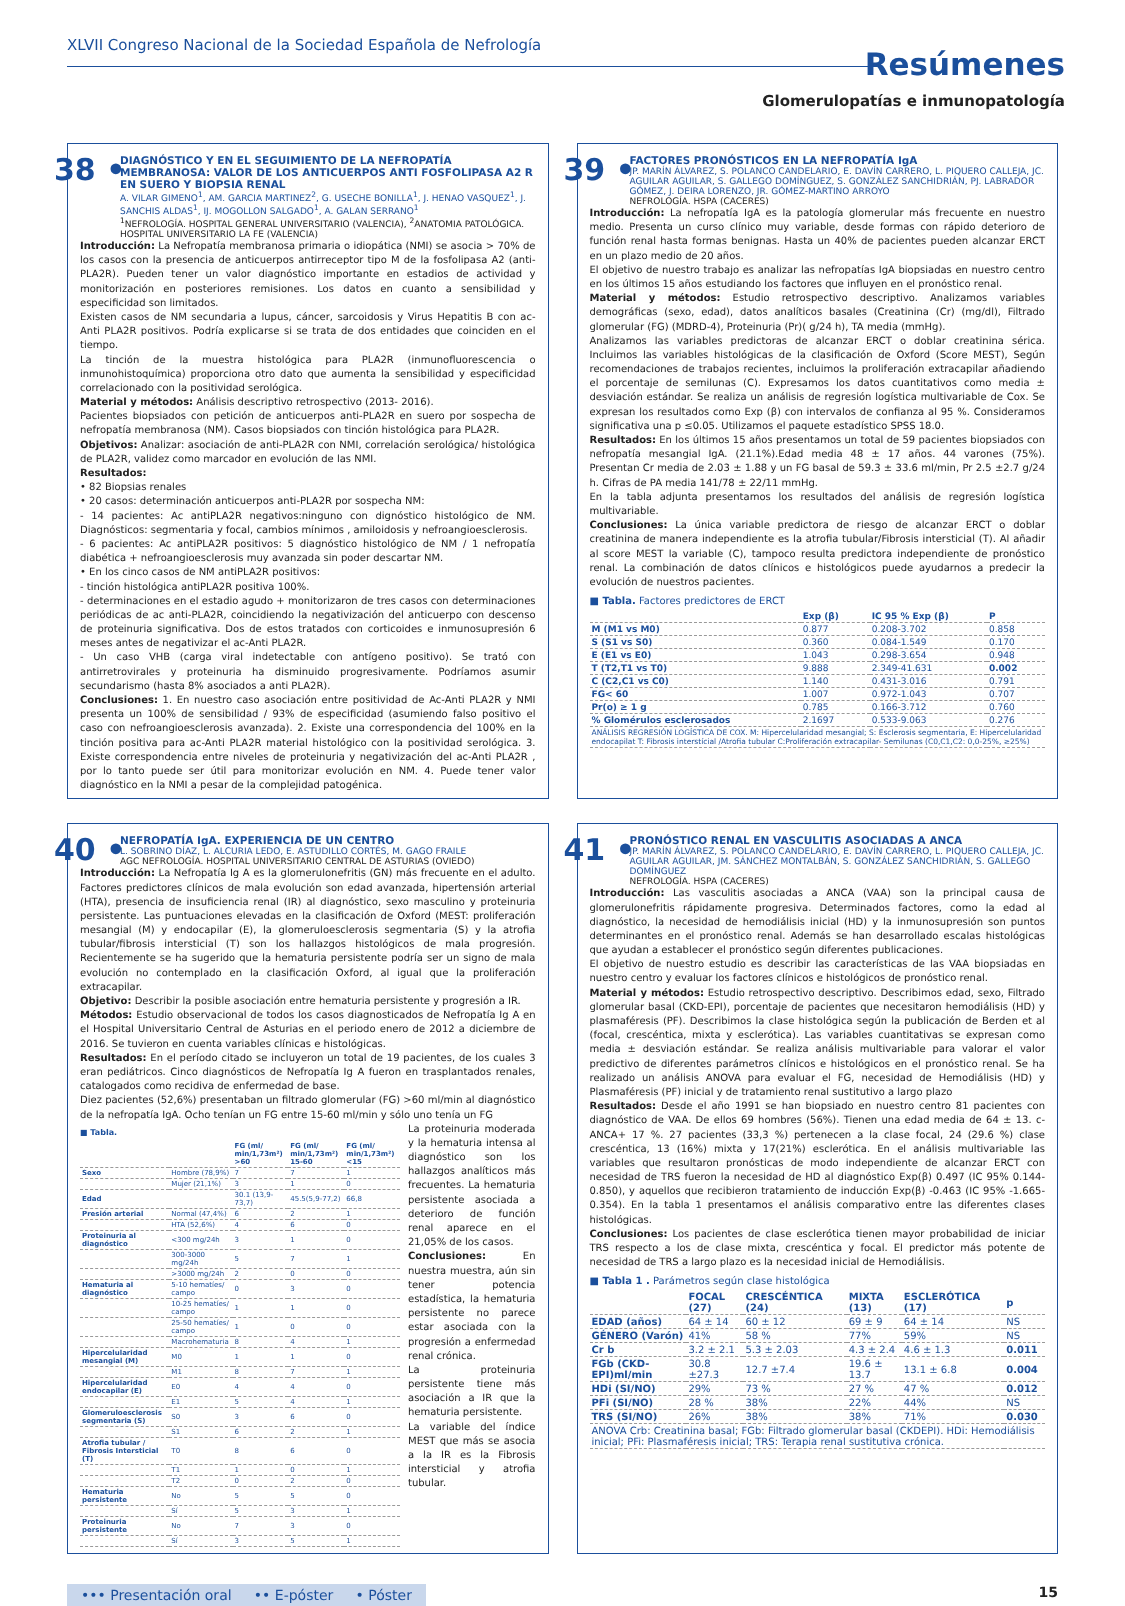XLVII Congreso Nacional de la Sociedad Española de Nefrología
Resúmenes
Glomerulopatías e inmunopatología
38 •
DIAGNÓSTICO Y EN EL SEGUIMIENTO DE LA NEFROPATÍA MEMBRANOSA: VALOR DE LOS ANTICUERPOS ANTI FOSFOLIPASA A2 R EN SUERO Y BIOPSIA RENAL
A. VILAR GIMENO<sup>1</sup>, AM. GARCIA MARTINEZ<sup>2</sup>, G. USECHE BONILLA<sup>1</sup>, J. HENAO VASQUEZ<sup>1</sup>, J. SANCHIS ALDAS<sup>1</sup>, IJ. MOGOLLON SALGADO<sup>1</sup>, A. GALAN SERRANO<sup>1</sup>
<sup>1</sup> NEFROLOGÍA. HOSPITAL GENERAL UNIVERSITARIO (VALENCIA), <sup>2</sup>ANATOMIA PATOLÓGICA. HOSPITAL UNIVERSITARIO LA FE (VALENCIA)
Introducción: La Nefropatía membranosa primaria o idiopática (NMI) se asocia > 70% de los casos con la presencia de anticuerpos antirreceptor tipo M de la fosfolipasa A2 (anti-PLA2R). Pueden tener un valor diagnóstico importante en estadios de actividad y monitorización en posteriores remisiones. Los datos en cuanto a sensibilidad y especificidad son limitados.
Existen casos de NM secundaria a lupus, cáncer, sarcoidosis y Virus Hepatitis B con ac-Anti PLA2R positivos. Podría explicarse si se trata de dos entidades que coinciden en el tiempo.
La tinción de la muestra histológica para PLA2R (inmunofluorescencia o inmunohistoquímica) proporciona otro dato que aumenta la sensibilidad y especificidad correlacionado con la positividad serológica.
Material y métodos: Análisis descriptivo retrospectivo (2013- 2016).
Pacientes biopsiados con petición de anticuerpos anti-PLA2R en suero por sospecha de nefropatía membranosa (NM). Casos biopsiados con tinción histológica para PLA2R.
Objetivos: Analizar: asociación de anti-PLA2R con NMI, correlación serológica/ histológica de PLA2R, validez como marcador en evolución de las NMI.
Resultados:
• 82 Biopsias renales
• 20 casos: determinación anticuerpos anti-PLA2R por sospecha NM:
- 14 pacientes: Ac antiPLA2R negativos:ninguno con dignóstico histológico de NM. Diagnósticos: segmentaria y focal, cambios mínimos , amiloidosis y nefroangioesclerosis.
- 6 pacientes: Ac antiPLA2R positivos: 5 diagnóstico histológico de NM / 1 nefropatía diabética + nefroangioesclerosis muy avanzada sin poder descartar NM.
• En los cinco casos de NM antiPLA2R positivos:
- tinción histológica antiPLA2R positiva 100%.
- determinaciones en el estadio agudo + monitorizaron de tres casos con determinaciones periódicas de ac anti-PLA2R, coincidiendo la negativización del anticuerpo con descenso de proteinuria significativa. Dos de estos tratados con corticoides e inmunosupresión 6 meses antes de negativizar el ac-Anti PLA2R.
- Un caso VHB (carga viral indetectable con antígeno positivo). Se trató con antirretrovirales y proteinuria ha disminuido progresivamente. Podríamos asumir secundarismo (hasta 8% asociados a anti PLA2R).
Conclusiones: 1. En nuestro caso asociación entre positividad de Ac-Anti PLA2R y NMI presenta un 100% de sensibilidad / 93% de especificidad (asumiendo falso positivo el caso con nefroangioesclerosis avanzada). 2. Existe una correspondencia del 100% en la tinción positiva para ac-Anti PLA2R material histológico con la positividad serológica. 3. Existe correspondencia entre niveles de proteinuria y negativización del ac-Anti PLA2R , por lo tanto puede ser útil para monitorizar evolución en NM. 4. Puede tener valor diagnóstico en la NMI a pesar de la complejidad patogénica.
39 •
FACTORES PRONÓSTICOS EN LA NEFROPATÍA IgA
JP. MARÍN ÁLVAREZ, S. POLANCO CANDELARIO, E. DAVÍN CARRERO, L. PIQUERO CALLEJA, JC. AGUILAR AGUILAR, S. GALLEGO DOMÍNGUEZ, S. GONZÁLEZ SANCHIDRIÁN, PJ. LABRADOR GÓMEZ, J. DEIRA LORENZO, JR. GÓMEZ-MARTINO ARROYO
NEFROLOGÍA. HSPA (CACERES)
Introducción: La nefropatía IgA es la patología glomerular más frecuente en nuestro medio. Presenta un curso clínico muy variable, desde formas con rápido deterioro de función renal hasta formas benignas. Hasta un 40% de pacientes pueden alcanzar ERCT en un plazo medio de 20 años.
El objetivo de nuestro trabajo es analizar las nefropatías IgA biopsiadas en nuestro centro en los últimos 15 años estudiando los factores que influyen en el pronóstico renal.
Material y métodos: Estudio retrospectivo descriptivo. Analizamos variables demográficas (sexo, edad), datos analíticos basales (Creatinina (Cr) (mg/dl), Filtrado glomerular (FG) (MDRD-4), Proteinuria (Pr)( g/24 h), TA media (mmHg).
Analizamos las variables predictoras de alcanzar ERCT o doblar creatinina sérica. Incluimos las variables histológicas de la clasificación de Oxford (Score MEST), Según recomendaciones de trabajos recientes, incluimos la proliferación extracapilar añadiendo el porcentaje de semilunas (C). Expresamos los datos cuantitativos como media ± desviación estándar. Se realiza un análisis de regresión logística multivariable de Cox. Se expresan los resultados como Exp (β) con intervalos de confianza al 95 %. Consideramos significativa una p ≤0.05. Utilizamos el paquete estadístico SPSS 18.0.
Resultados: En los últimos 15 años presentamos un total de 59 pacientes biopsiados con nefropatía mesangial IgA. (21.1%).Edad media 48 ± 17 años. 44 varones (75%). Presentan Cr media de 2.03 ± 1.88 y un FG basal de 59.3 ± 33.6 ml/min, Pr 2.5 ±2.7 g/24 h. Cifras de PA media 141/78 ± 22/11 mmHg.
En la tabla adjunta presentamos los resultados del análisis de regresión logística multivariable.
Conclusiones: La única variable predictora de riesgo de alcanzar ERCT o doblar creatinina de manera independiente es la atrofia tubular/Fibrosis intersticial (T). Al añadir al score MEST la variable (C), tampoco resulta predictora independiente de pronóstico renal. La combinación de datos clínicos e histológicos puede ayudarnos a predecir la evolución de nuestros pacientes.
■ Tabla. Factores predictores de ERCT
| | Exp (β) | IC 95 % Exp (β) | P |
| --- | --- | --- | --- |
| M (M1 vs M0) | 0.877 | 0.208-3.702 | 0.858 |
| S (S1 vs S0) | 0.360 | 0.084-1.549 | 0.170 |
| E (E1 vs E0) | 1.043 | 0.298-3.654 | 0.948 |
| T (T2,T1 vs T0) | 9.888 | 2.349-41.631 | 0.002 |
| C (C2,C1 vs C0) | 1.140 | 0.431-3.016 | 0.791 |
| FG< 60 | 1.007 | 0.972-1.043 | 0.707 |
| Pr(o) ≥ 1 g | 0.785 | 0.166-3.712 | 0.760 |
| % Glomérulos esclerosados | 2.1697 | 0.533-9.063 | 0.276 |
| ANÁLISIS REGRESIÓN LOGÍSTICA DE COX. M: Hipercelularidad mesangial; S: Esclerosis segmentaria, E: Hipercelularidad endocapilat T: Fibrosis interstícial /Atrofia tubular C:Proliferación extracapilar- Semilunas (C0,C1,C2: 0,0-25%, ≥25%) | | | |
40 •
NEFROPATÍA IgA. EXPERIENCIA DE UN CENTRO
L. SOBRINO DÍAZ, L. ALCURIA LEDO, E. ASTUDILLO CORTÉS, M. GAGO FRAILE
AGC NEFROLOGÍA. HOSPITAL UNIVERSITARIO CENTRAL DE ASTURIAS (OVIEDO)
Introducción: La Nefropatía Ig A es la glomerulonefritis (GN) más frecuente en el adulto. Factores predictores clínicos de mala evolución son edad avanzada, hipertensión arterial (HTA), presencia de insuficiencia renal (IR) al diagnóstico, sexo masculino y proteinuria persistente. Las puntuaciones elevadas en la clasificación de Oxford (MEST: proliferación mesangial (M) y endocapilar (E), la glomeruloesclerosis segmentaria (S) y la atrofia tubular/fibrosis intersticial (T) son los hallazgos histológicos de mala progresión. Recientemente se ha sugerido que la hematuria persistente podría ser un signo de mala evolución no contemplado en la clasificación Oxford, al igual que la proliferación extracapilar.
Objetivo: Describir la posible asociación entre hematuria persistente y progresión a IR.
Métodos: Estudio observacional de todos los casos diagnosticados de Nefropatía Ig A en el Hospital Universitario Central de Asturias en el periodo enero de 2012 a diciembre de 2016. Se tuvieron en cuenta variables clínicas e histológicas.
Resultados: En el período citado se incluyeron un total de 19 pacientes, de los cuales 3 eran pediátricos. Cinco diagnósticos de Nefropatía Ig A fueron en trasplantados renales, catalogados como recidiva de enfermedad de base.
Diez pacientes (52,6%) presentaban un filtrado glomerular (FG) >60 ml/min al diagnóstico de la nefropatía IgA. Ocho tenían un FG entre 15-60 ml/min y sólo uno tenía un FG
■ Tabla.
| | | FG (ml/ min/1,73m²) >60 | FG (ml/ min/1,73m²) 15-60 | FG (ml/ min/1,73m²) <15 |
| --- | --- | --- | --- | --- |
| Sexo | Hombre (78,9%) | 7 | 7 | 1 |
| | Mujer (21,1%) | 3 | 1 | 0 |
| Edad | | 30.1 (13,9-73,7) | 45.5(5,9-77,2) | 66,8 |
| Presión arterial | Normal (47,4%) | 6 | 2 | 1 |
| | HTA (52,6%) | 4 | 6 | 0 |
| Proteinuria al diagnóstico | <300 mg/24h | 3 | 1 | 0 |
| | 300-3000 mg/24h | 5 | 7 | 1 |
| | >3000 mg/24h | 2 | 0 | 0 |
| Hematuria al diagnóstico | 5-10 hematíes/ campo | 0 | 3 | 0 |
| | 10-25 hematíes/ campo | 1 | 1 | 0 |
| | 25-50 hematíes/ campo | 1 | 0 | 0 |
| | Macrohematuria | 8 | 4 | 1 |
| Hipercelularidad mesangial (M) | M0 | 1 | 1 | 0 |
| | M1 | 8 | 7 | 1 |
| Hipercelularidad endocapilar (E) | E0 | 4 | 4 | 0 |
| | E1 | 5 | 4 | 1 |
| Glomeruloesclerosis segmentaria (S) | S0 | 3 | 6 | 0 |
| | S1 | 6 | 2 | 1 |
| Atrofia tubular / Fibrosis Intersticial (T) | T0 | 8 | 6 | 0 |
| | T1 | 1 | 0 | 1 |
| | T2 | 0 | 2 | 0 |
| Hematuria persistente | No | 5 | 5 | 0 |
| | Sí | 5 | 3 | 1 |
| Proteinuria persistente | No | 7 | 3 | 0 |
| | Sí | 3 | 5 | 1 |
La proteinuria moderada y la hematuria intensa al diagnóstico son los hallazgos analíticos más frecuentes. La hematuria persistente asociada a deterioro de función renal aparece en el 21,05% de los casos.
Conclusiones: En nuestra muestra, aún sin tener potencia estadística, la hematuria persistente no parece estar asociada con la progresión a enfermedad renal crónica.
La proteinuria persistente tiene más asociación a IR que la hematuria persistente.
La variable del índice MEST que más se asocia a la IR es la Fibrosis intersticial y atrofia tubular.
41 •
PRONÓSTICO RENAL EN VASCULITIS ASOCIADAS A ANCA
JP. MARÍN ÁLVAREZ, S. POLANCO CANDELARIO, E. DAVÍN CARRERO, L. PIQUERO CALLEJA, JC. AGUILAR AGUILAR, JM. SÁNCHEZ MONTALBÁN, S. GONZÁLEZ SANCHIDRIÁN, S. GALLEGO DOMÍNGUEZ
NEFROLOGÍA. HSPA (CACERES)
Introducción: Las vasculitis asociadas a ANCA (VAA) son la principal causa de glomerulonefritis rápidamente progresiva. Determinados factores, como la edad al diagnóstico, la necesidad de hemodiálisis inicial (HD) y la inmunosupresión son puntos determinantes en el pronóstico renal. Además se han desarrollado escalas histológicas que ayudan a establecer el pronóstico según diferentes publicaciones.
El objetivo de nuestro estudio es describir las características de las VAA biopsiadas en nuestro centro y evaluar los factores clínicos e histológicos de pronóstico renal.
Material y métodos: Estudio retrospectivo descriptivo. Describimos edad, sexo, Filtrado glomerular basal (CKD-EPI), porcentaje de pacientes que necesitaron hemodiálisis (HD) y plasmaféresis (PF). Describimos la clase histológica según la publicación de Berden et al (focal, crescéntica, mixta y esclerótica). Las variables cuantitativas se expresan como media ± desviación estándar. Se realiza análisis multivariable para valorar el valor predictivo de diferentes parámetros clínicos e histológicos en el pronóstico renal. Se ha realizado un análisis ANOVA para evaluar el FG, necesidad de Hemodiálisis (HD) y Plasmaféresis (PF) inicial y de tratamiento renal sustitutivo a largo plazo
Resultados: Desde el año 1991 se han biopsiado en nuestro centro 81 pacientes con diagnóstico de VAA. De ellos 69 hombres (56%). Tienen una edad media de 64 ± 13. c-ANCA+ 17 %. 27 pacientes (33,3 %) pertenecen a la clase focal, 24 (29.6 %) clase crescéntica, 13 (16%) mixta y 17(21%) esclerótica. En el análisis multivariable las variables que resultaron pronósticas de modo independiente de alcanzar ERCT con necesidad de TRS fueron la necesidad de HD al diagnóstico Exp(β) 0.497 (IC 95% 0.144-0.850), y aquellos que recibieron tratamiento de inducción Exp(β) -0.463 (IC 95% -1.665-0.354). En la tabla 1 presentamos el análisis comparativo entre las diferentes clases histológicas.
Conclusiones: Los pacientes de clase esclerótica tienen mayor probabilidad de iniciar TRS respecto a los de clase mixta, crescéntica y focal. El predictor más potente de necesidad de TRS a largo plazo es la necesidad inicial de Hemodiálisis.
■ Tabla 1 . Parámetros según clase histológica
| | FOCAL (27) | CRESCÉNTICA (24) | MIXTA (13) | ESCLERÓTICA (17) | p |
| --- | --- | --- | --- | --- | --- |
| EDAD (años) | 64 ± 14 | 60 ± 12 | 69 ± 9 | 64 ± 14 | NS |
| GÉNERO (Varón) | 41% | 58 % | 77% | 59% | NS |
| Cr b | 3.2 ± 2.1 | 5.3 ± 2.03 | 4.3 ± 2.4 | 4.6 ± 1.3 | 0.011 |
| FGb (CKD-EPI)ml/min | 30.8 ±27.3 | 12.7 ±7.4 | 19.6 ± 13.7 | 13.1 ± 6.8 | 0.004 |
| HDi (SI/NO) | 29% | 73 % | 27 % | 47 % | 0.012 |
| PFi (SI/NO) | 28 % | 38% | 22% | 44% | NS |
| TRS (SI/NO) | 26% | 38% | 38% | 71% | 0.030 |
| ANOVA Crb: Creatinina basal; FGb: Filtrado glomerular basal (CKDEPI). HDi: Hemodiálisis inicial; PFi: Plasmaféresis inicial; TRS: Terapia renal sustitutiva crónica. | | | | | |
••• Presentación oral •• E-póster • Póster
15